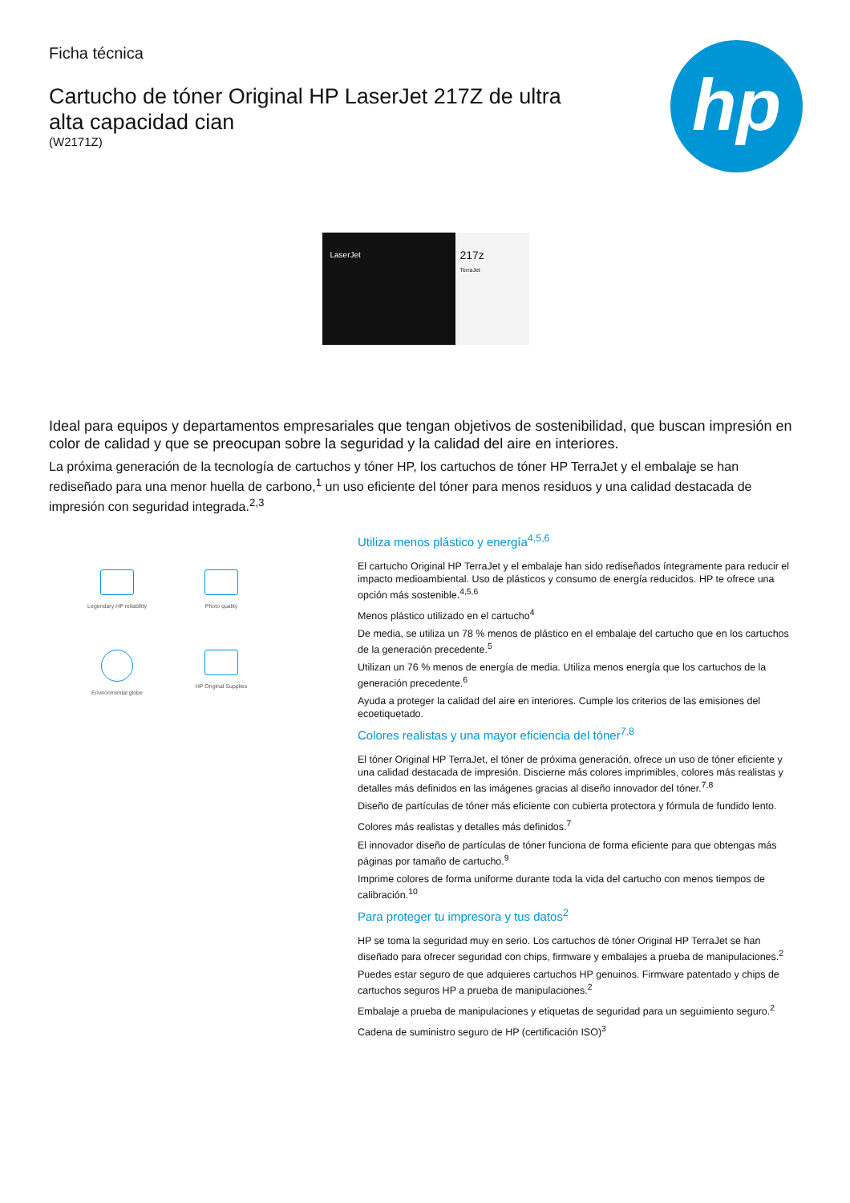hp
Ficha técnica
Cartucho de tóner Original HP LaserJet 217Z de ultra alta capacidad cian
(W2171Z)
LaserJet
217z
TerraJet
Ideal para equipos y departamentos empresariales que tengan objetivos de sostenibilidad, que buscan impresión en color de calidad y que se preocupan sobre la seguridad y la calidad del aire en interiores.
La próxima generación de la tecnología de cartuchos y tóner HP, los cartuchos de tóner HP TerraJet y el embalaje se han rediseñado para una menor huella de carbono,<sup>1</sup> un uso eficiente del tóner para menos residuos y una calidad destacada de impresión con seguridad integrada.<sup>2,3</sup>
Legendary HP reliability
Photo quality
Environmental globe
HP Original Supplies
Utiliza menos plástico y energía<sup>4,5,6</sup>
El cartucho Original HP TerraJet y el embalaje han sido rediseñados íntegramente para reducir el impacto medioambiental. Uso de plásticos y consumo de energía reducidos. HP te ofrece una opción más sostenible.<sup>4,5,6</sup>
Menos plástico utilizado en el cartucho<sup>4</sup>
De media, se utiliza un 78 % menos de plástico en el embalaje del cartucho que en los cartuchos de la generación precedente.<sup>5</sup>
Utilizan un 76 % menos de energía de media. Utiliza menos energía que los cartuchos de la generación precedente.<sup>6</sup>
Ayuda a proteger la calidad del aire en interiores. Cumple los criterios de las emisiones del ecoetiquetado.
Colores realistas y una mayor eficiencia del tóner<sup>7,8</sup>
El tóner Original HP TerraJet, el tóner de próxima generación, ofrece un uso de tóner eficiente y una calidad destacada de impresión. Discierne más colores imprimibles, colores más realistas y detalles más definidos en las imágenes gracias al diseño innovador del tóner.<sup>7,8</sup>
Diseño de partículas de tóner más eficiente con cubierta protectora y fórmula de fundido lento.
Colores más realistas y detalles más definidos.<sup>7</sup>
El innovador diseño de partículas de tóner funciona de forma eficiente para que obtengas más páginas por tamaño de cartucho.<sup>9</sup>
Imprime colores de forma uniforme durante toda la vida del cartucho con menos tiempos de calibración.<sup>10</sup>
Para proteger tu impresora y tus datos<sup>2</sup>
HP se toma la seguridad muy en serio. Los cartuchos de tóner Original HP TerraJet se han diseñado para ofrecer seguridad con chips, firmware y embalajes a prueba de manipulaciones.<sup>2</sup>
Puedes estar seguro de que adquieres cartuchos HP genuinos. Firmware patentado y chips de cartuchos seguros HP a prueba de manipulaciones.<sup>2</sup>
Embalaje a prueba de manipulaciones y etiquetas de seguridad para un seguimiento seguro.<sup>2</sup>
Cadena de suministro seguro de HP (certificación ISO)<sup>3</sup>